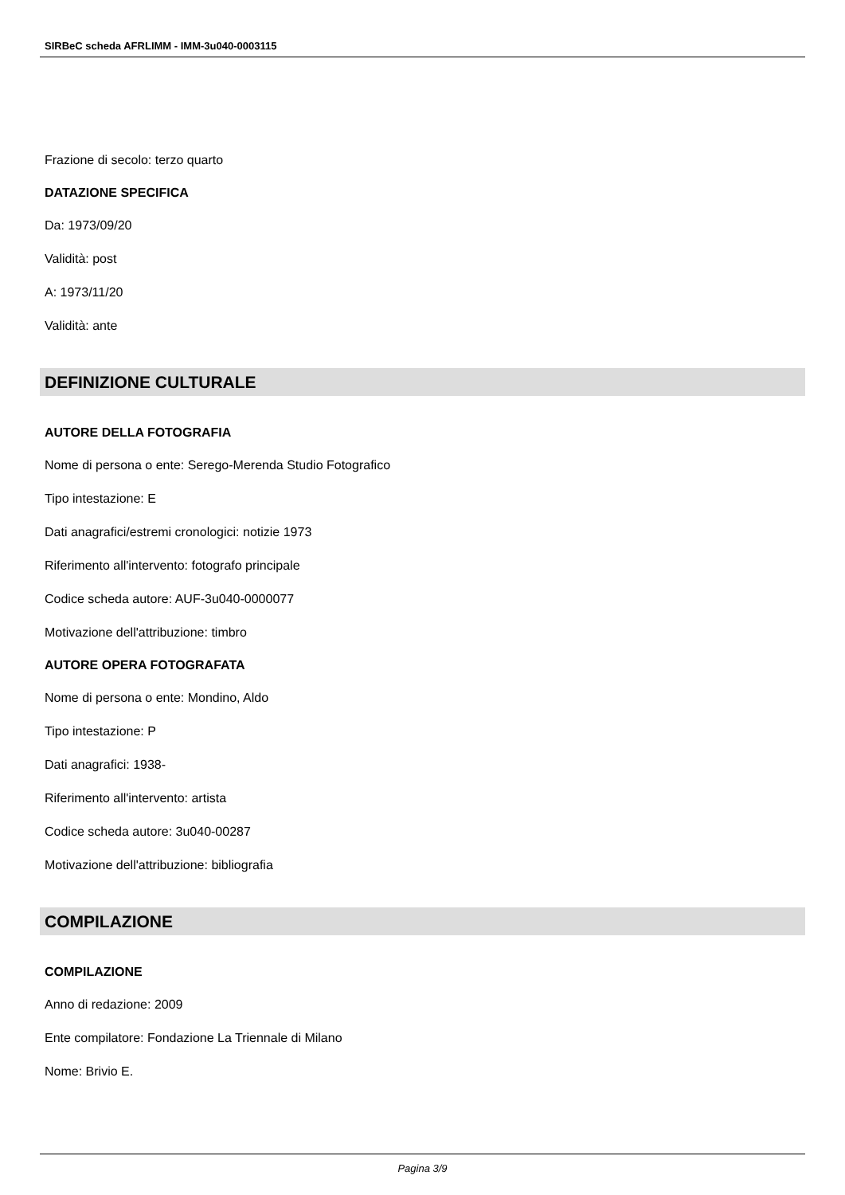SIRBeC scheda AFRLIMM - IMM-3u040-0003115
Frazione di secolo: terzo quarto
DATAZIONE SPECIFICA
Da: 1973/09/20
Validità: post
A: 1973/11/20
Validità: ante
DEFINIZIONE CULTURALE
AUTORE DELLA FOTOGRAFIA
Nome di persona o ente: Serego-Merenda Studio Fotografico
Tipo intestazione: E
Dati anagrafici/estremi cronologici: notizie 1973
Riferimento all'intervento: fotografo principale
Codice scheda autore: AUF-3u040-0000077
Motivazione dell'attribuzione: timbro
AUTORE OPERA FOTOGRAFATA
Nome di persona o ente: Mondino, Aldo
Tipo intestazione: P
Dati anagrafici: 1938-
Riferimento all'intervento: artista
Codice scheda autore: 3u040-00287
Motivazione dell'attribuzione: bibliografia
COMPILAZIONE
COMPILAZIONE
Anno di redazione: 2009
Ente compilatore: Fondazione La Triennale di Milano
Nome: Brivio E.
Pagina 3/9